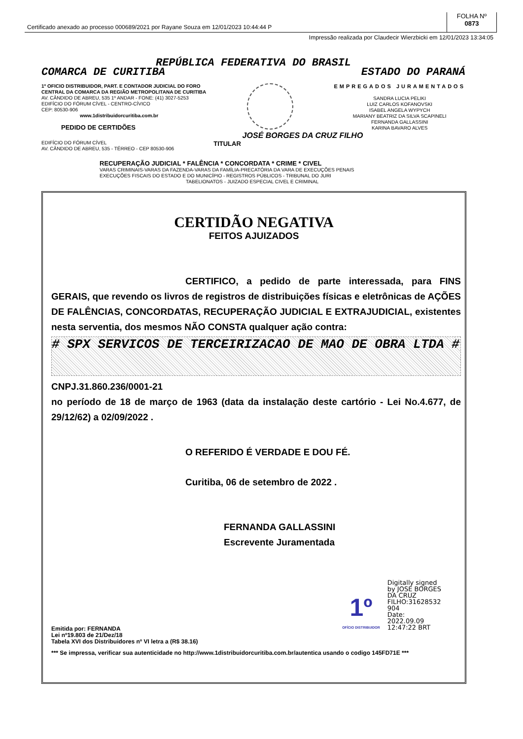Certificado anexado ao processo 000689/2021 por Rayane Souza em 12/01/2023 10:44:44 P
FOLHA Nº
0873
Impressão realizada por Claudecir Wierzbicki em 12/01/2023 13:34:05
REPÚBLICA FEDERATIVA DO BRASIL
COMARCA DE CURITIBA ESTADO DO PARANÁ
1º OFICIO DISTRIBUIDOR, PART. E CONTADOR JUDICIAL DO FORO
CENTRAL DA COMARCA DA REGIÃO METROPOLITANA DE CURITIBA
AV. CÂNDIDO DE ABREU, 535 1º ANDAR - FONE: (41) 3027-5253
EDIFÍCIO DO FÓRUM CÍVEL - CENTRO-CÍVICO
CEP: 80530-906
www.1distribuidorcuritiba.com.br
PEDIDO DE CERTIDÕES
EMPREGADOS JURAMENTADOS
SANDRA LUCIA PELIKI
LUIZ CARLOS KOFANOVSKI
ISABEL ANGELA WYPYCH
MARIANY BEATRIZ DA SILVA SCAPINELI
FERNANDA GALLASSINI
KARINA BAVARO ALVES
JOSÉ BORGES DA CRUZ FILHO
EDIFÍCIO DO FÓRUM CÍVEL
AV. CÂNDIDO DE ABREU, 535 - TÉRREO - CEP 80530-906
TITULAR
RECUPERAÇÃO JUDICIAL * FALÊNCIA * CONCORDATA * CRIME * CIVEL
VARAS CRIMINAIS-VARAS DA FAZENDA-VARAS DA FAMÍLIA-PRECATÓRIA DA VARA DE EXECUÇÕES PENAIS
EXECUÇÕES FISCAIS DO ESTADO E DO MUNICÍPIO - REGISTROS PÚBLICOS - TRIBUNAL DO JURI
TABELIONATOS - JUIZADO ESPECIAL CIVEL E CRIMINAL
CERTIDÃO NEGATIVA
FEITOS AJUIZADOS
CERTIFICO, a pedido de parte interessada, para FINS GERAIS, que revendo os livros de registros de distribuições físicas e eletrônicas de AÇÕES DE FALÊNCIAS, CONCORDATAS, RECUPERAÇÃO JUDICIAL E EXTRAJUDICIAL, existentes nesta serventia, dos mesmos NÃO CONSTA qualquer ação contra:
# SPX SERVICOS DE TERCEIRIZACAO DE MAO DE OBRA LTDA #
CNPJ.31.860.236/0001-21
no período de 18 de março de 1963 (data da instalação deste cartório - Lei No.4.677, de 29/12/62) a 02/09/2022 .
O REFERIDO É VERDADE E DOU FÉ.
Curitiba, 06 de setembro de 2022 .
FERNANDA GALLASSINI
Escrevente Juramentada
1º
OFÍCIO DISTRIBUIDOR
Digitally signed
by JOSE BORGES
DA CRUZ
FILHO:31628532
904
Date:
2022.09.09
12:47:22 BRT
Emitida por: FERNANDA
Lei nº19.803 de 21/Dez/18
Tabela XVI dos Distribuidores nº VI letra a (R$ 38.16)
*** Se impressa, verificar sua autenticidade no http://www.1distribuidorcuritiba.com.br/autentica usando o codigo 145FD71E ***